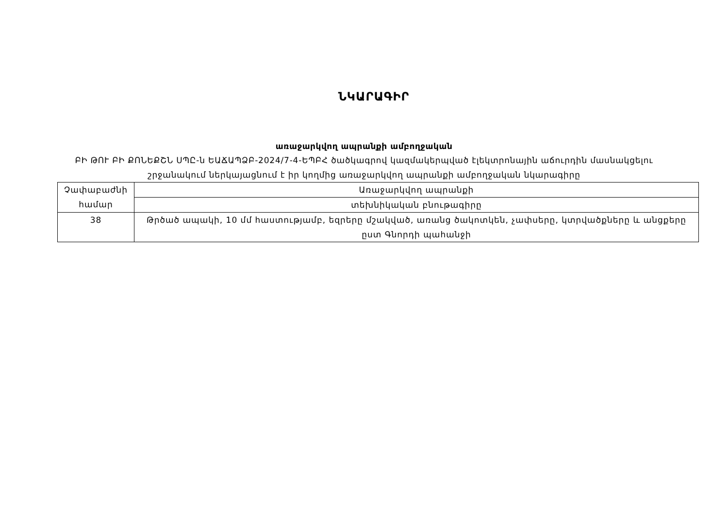ՆԿԱՐԱԳԻՐ
առաջարկվող ապրանքի ամբողջական
ԲԻ ԹՈՒ ԲԻ ՔՈՆԵՔՇՆ ՍՊԸ-ն ԵԱՃԱՊՁԲ-2024/7-4-ԵՊԲՀ ծածկագրով կազմակերպված էլեկտրոնային աճուրդին մասնակցելու շրջանակում ներկայացնում է իր կողմից առաջարկվող ապրանքի ամբողջական նկարագիրը
| Չափաբաժնի համար | Առաջարկվող ապրանքի |
| | տեխնիկական բնութագիրը |
| 38 | Թրծած ապակի, 10 մմ հաստությամբ, եզրերը մշակված, առանց ծակոտկեն, չափսերը, կտրվածքները և անցքերը ըստ Գնորդի պահանջի |